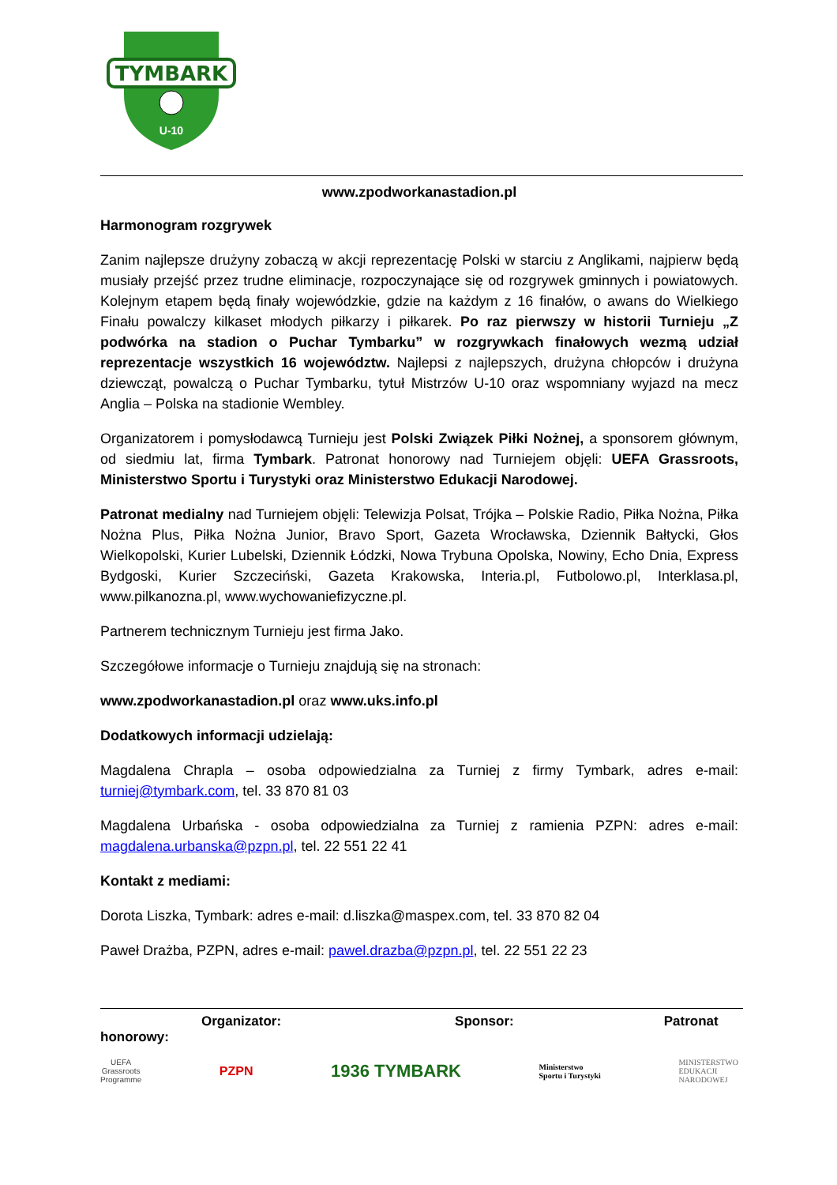TYMBARK
U-10
www.zpodworkanastadion.pl
Harmonogram rozgrywek
Zanim najlepsze drużyny zobaczą w akcji reprezentację Polski w starciu z Anglikami, najpierw będą musiały przejść przez trudne eliminacje, rozpoczynające się od rozgrywek gminnych i powiatowych. Kolejnym etapem będą finały wojewódzkie, gdzie na każdym z 16 finałów, o awans do Wielkiego Finału powalczy kilkaset młodych piłkarzy i piłkarek. Po raz pierwszy w historii Turnieju „Z podwórka na stadion o Puchar Tymbarku” w rozgrywkach finałowych wezmą udział reprezentacje wszystkich 16 województw. Najlepsi z najlepszych, drużyna chłopców i drużyna dziewcząt, powalczą o Puchar Tymbarku, tytuł Mistrzów U-10 oraz wspomniany wyjazd na mecz Anglia – Polska na stadionie Wembley.
Organizatorem i pomysłodawcą Turnieju jest Polski Związek Piłki Nożnej, a sponsorem głównym, od siedmiu lat, firma Tymbark. Patronat honorowy nad Turniejem objęli: UEFA Grassroots, Ministerstwo Sportu i Turystyki oraz Ministerstwo Edukacji Narodowej.
Patronat medialny nad Turniejem objęli: Telewizja Polsat, Trójka – Polskie Radio, Piłka Nożna, Piłka Nożna Plus, Piłka Nożna Junior, Bravo Sport, Gazeta Wrocławska, Dziennik Bałtycki, Głos Wielkopolski, Kurier Lubelski, Dziennik Łódzki, Nowa Trybuna Opolska, Nowiny, Echo Dnia, Express Bydgoski, Kurier Szczeciński, Gazeta Krakowska, Interia.pl, Futbolowo.pl, Interklasa.pl, www.pilkanozna.pl, www.wychowaniefizyczne.pl.
Partnerem technicznym Turnieju jest firma Jako.
Szczegółowe informacje o Turnieju znajdują się na stronach:
www.zpodworkanastadion.pl oraz www.uks.info.pl
Dodatkowych informacji udzielają:
Magdalena Chrapla – osoba odpowiedzialna za Turniej z firmy Tymbark, adres e-mail: turniej@tymbark.com, tel. 33 870 81 03
Magdalena Urbańska - osoba odpowiedzialna za Turniej z ramienia PZPN: adres e-mail: magdalena.urbanska@pzpn.pl, tel. 22 551 22 41
Kontakt z mediami:
Dorota Liszka, Tymbark: adres e-mail: d.liszka@maspex.com, tel. 33 870 82 04
Paweł Drażba, PZPN, adres e-mail: pawel.drazba@pzpn.pl, tel. 22 551 22 23
Organizator: Sponsor: Patronat
honorowy:
UEFA
Grassroots
Programme
PZPN
1936 TYMBARK
Ministerstwo
Sportu i Turystyki
MINISTERSTWO
EDUKACJI
NARODOWEJ